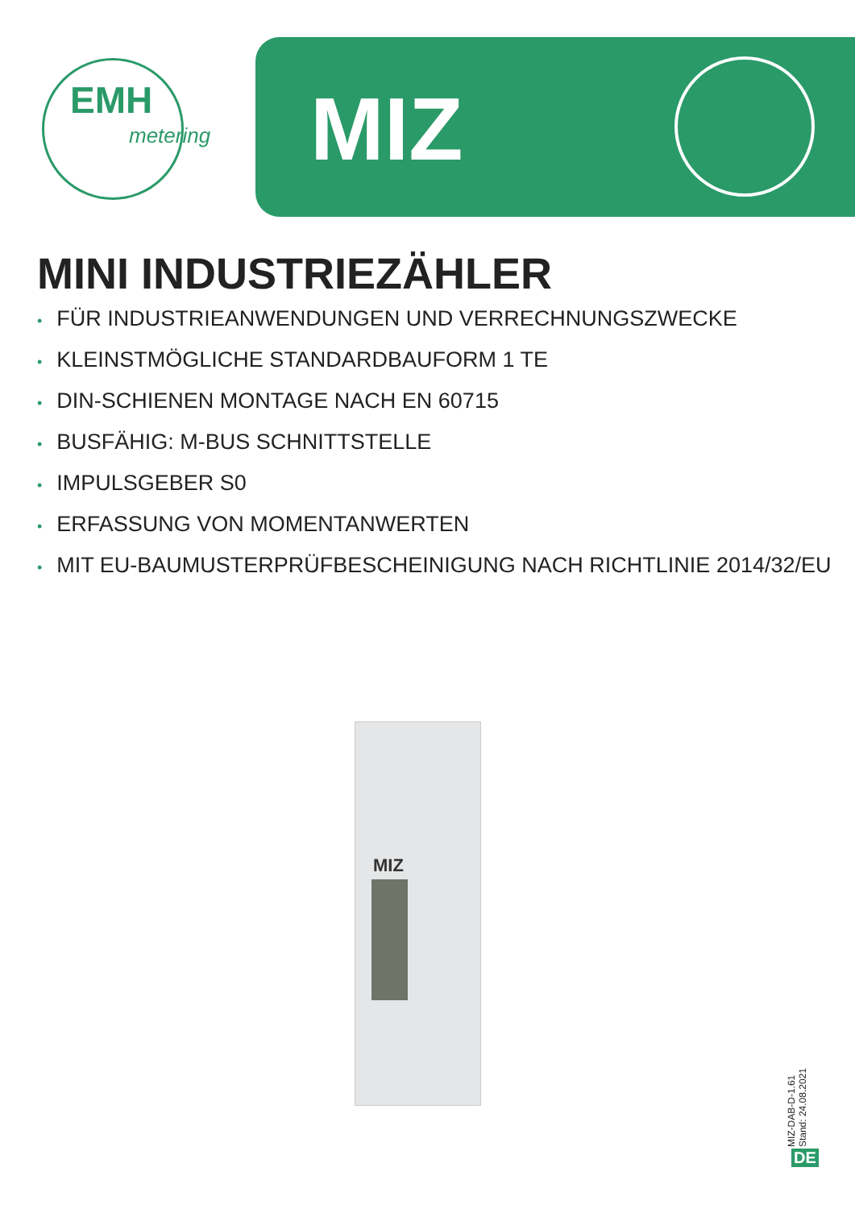EMH
metering
MIZ
MINI INDUSTRIEZÄHLER
• FÜR INDUSTRIEANWENDUNGEN UND VERRECHNUNGSZWECKE
• KLEINSTMÖGLICHE STANDARDBAUFORM 1 TE
• DIN-SCHIENEN MONTAGE NACH EN 60715
• BUSFÄHIG: M-BUS SCHNITTSTELLE
• IMPULSGEBER S0
• ERFASSUNG VON MOMENTANWERTEN
• MIT EU-BAUMUSTERPRÜFBESCHEINIGUNG NACH RICHTLINIE 2014/32/EU
MIZ
MIZ-DAB-D-1.61
Stand: 24.08.2021
DE